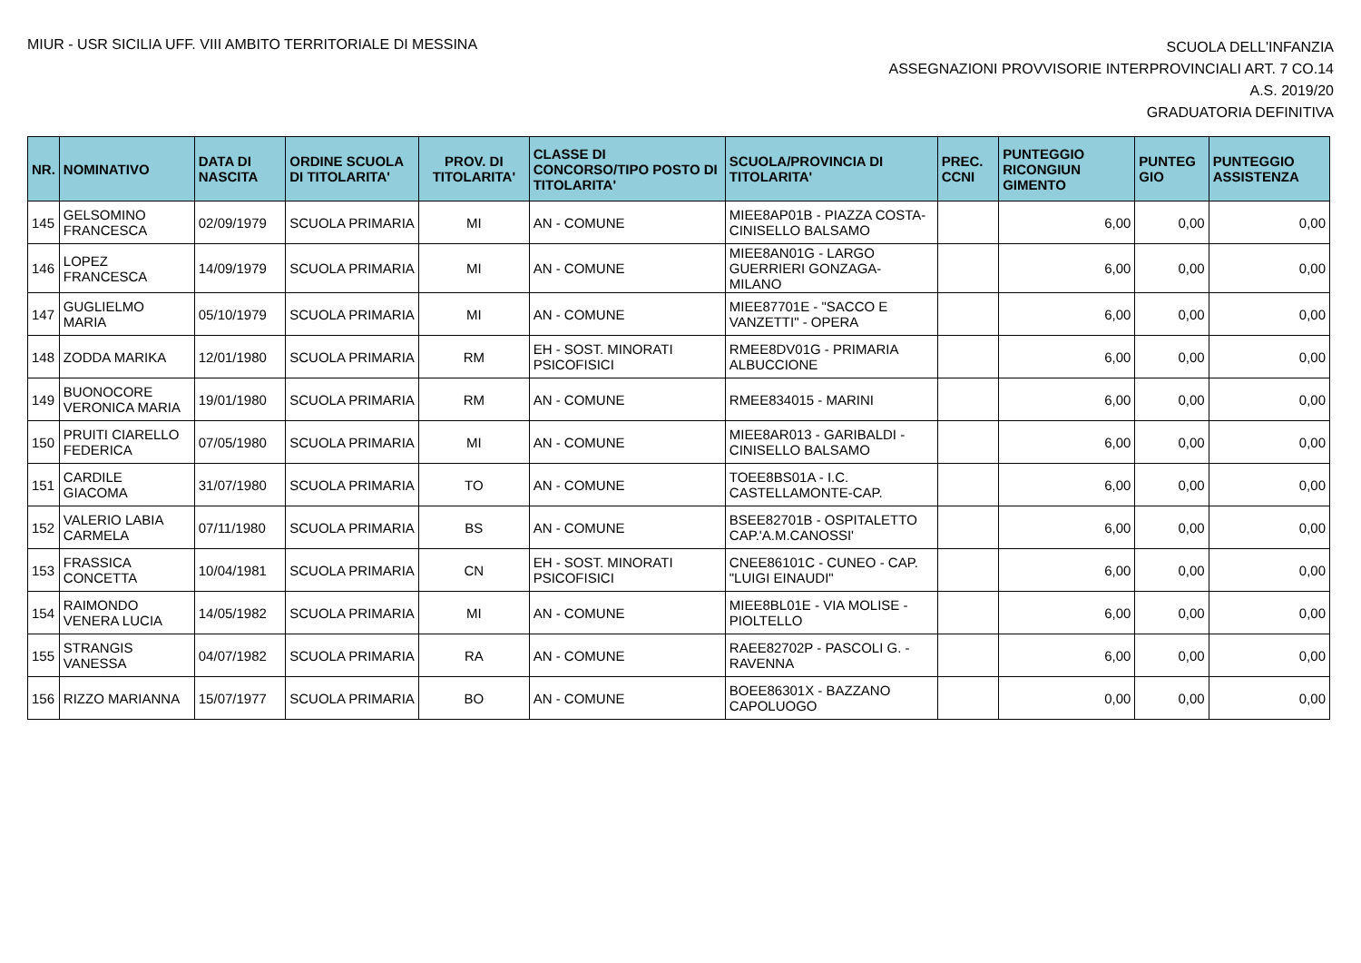MIUR - USR SICILIA UFF. VIII AMBITO TERRITORIALE DI MESSINA
SCUOLA DELL'INFANZIA
ASSEGNAZIONI PROVVISORIE INTERPROVINCIALI ART. 7 CO.14
A.S. 2019/20
GRADUATORIA DEFINITIVA
| NR. | NOMINATIVO | DATA DI NASCITA | ORDINE SCUOLA DI TITOLARITA' | PROV. DI TITOLARITA' | CLASSE DI CONCORSO/TIPO POSTO DI TITOLARITA' | SCUOLA/PROVINCIA DI TITOLARITA' | PREC. CCNI | PUNTEGGIO RICONGIUN GIMENTO | PUNTEG GIO | PUNTEGGIO ASSISTENZA |
| --- | --- | --- | --- | --- | --- | --- | --- | --- | --- | --- |
| 145 | GELSOMINO FRANCESCA | 02/09/1979 | SCUOLA PRIMARIA | MI | AN - COMUNE | MIEE8AP01B - PIAZZA COSTA-CINISELLO BALSAMO | | 6,00 | 0,00 | 0,00 |
| 146 | LOPEZ FRANCESCA | 14/09/1979 | SCUOLA PRIMARIA | MI | AN - COMUNE | MIEE8AN01G - LARGO GUERRIERI GONZAGA-MILANO | | 6,00 | 0,00 | 0,00 |
| 147 | GUGLIELMO MARIA | 05/10/1979 | SCUOLA PRIMARIA | MI | AN - COMUNE | MIEE87701E - "SACCO E VANZETTI" - OPERA | | 6,00 | 0,00 | 0,00 |
| 148 | ZODDA MARIKA | 12/01/1980 | SCUOLA PRIMARIA | RM | EH - SOST. MINORATI PSICOFISICI | RMEE8DV01G - PRIMARIA ALBUCCIONE | | 6,00 | 0,00 | 0,00 |
| 149 | BUONOCORE VERONICA MARIA | 19/01/1980 | SCUOLA PRIMARIA | RM | AN - COMUNE | RMEE834015 - MARINI | | 6,00 | 0,00 | 0,00 |
| 150 | PRUITI CIARELLO FEDERICA | 07/05/1980 | SCUOLA PRIMARIA | MI | AN - COMUNE | MIEE8AR013 - GARIBALDI - CINISELLO BALSAMO | | 6,00 | 0,00 | 0,00 |
| 151 | CARDILE GIACOMA | 31/07/1980 | SCUOLA PRIMARIA | TO | AN - COMUNE | TOEE8BS01A - I.C. CASTELLAMONTE-CAP. | | 6,00 | 0,00 | 0,00 |
| 152 | VALERIO LABIA CARMELA | 07/11/1980 | SCUOLA PRIMARIA | BS | AN - COMUNE | BSEE82701B - OSPITALETTO CAP.'A.M.CANOSSI' | | 6,00 | 0,00 | 0,00 |
| 153 | FRASSICA CONCETTA | 10/04/1981 | SCUOLA PRIMARIA | CN | EH - SOST. MINORATI PSICOFISICI | CNEE86101C - CUNEO - CAP. "LUIGI EINAUDI" | | 6,00 | 0,00 | 0,00 |
| 154 | RAIMONDO VENERA LUCIA | 14/05/1982 | SCUOLA PRIMARIA | MI | AN - COMUNE | MIEE8BL01E - VIA MOLISE - PIOLTELLO | | 6,00 | 0,00 | 0,00 |
| 155 | STRANGIS VANESSA | 04/07/1982 | SCUOLA PRIMARIA | RA | AN - COMUNE | RAEE82702P - PASCOLI G. - RAVENNA | | 6,00 | 0,00 | 0,00 |
| 156 | RIZZO MARIANNA | 15/07/1977 | SCUOLA PRIMARIA | BO | AN - COMUNE | BOEE86301X - BAZZANO CAPOLUOGO | | 0,00 | 0,00 | 0,00 |